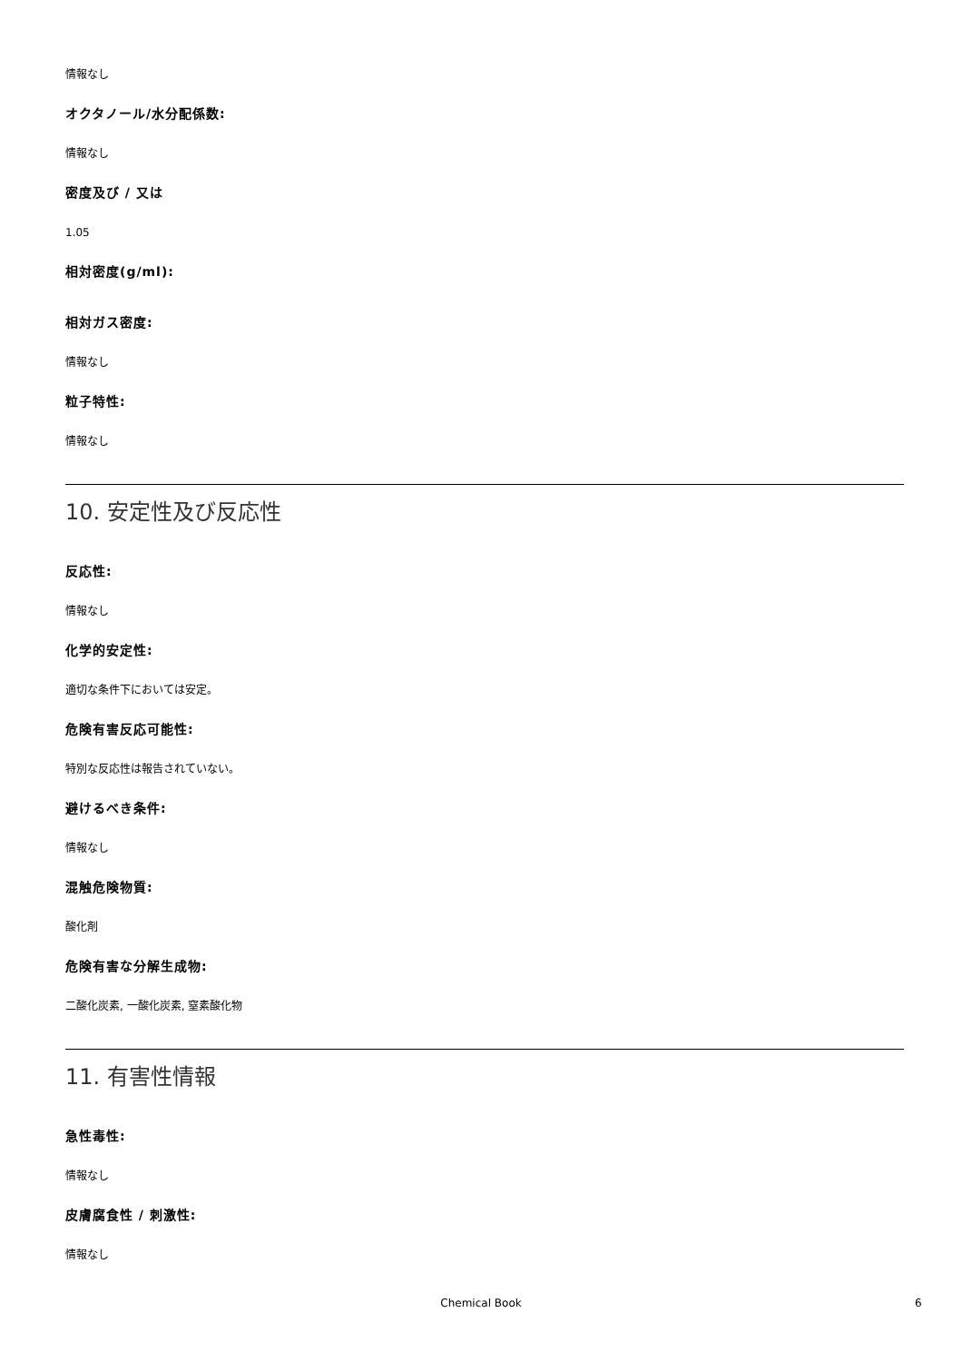情報なし
オクタノール/水分配係数:
情報なし
密度及び / 又は
1.05
相対密度(g/ml):
相対ガス密度:
情報なし
粒子特性:
情報なし
10. 安定性及び反応性
反応性:
情報なし
化学的安定性:
適切な条件下においては安定。
危険有害反応可能性:
特別な反応性は報告されていない。
避けるべき条件:
情報なし
混触危険物質:
酸化剤
危険有害な分解生成物:
二酸化炭素, 一酸化炭素, 窒素酸化物
11. 有害性情報
急性毒性:
情報なし
皮膚腐食性 / 刺激性:
情報なし
Chemical Book 6